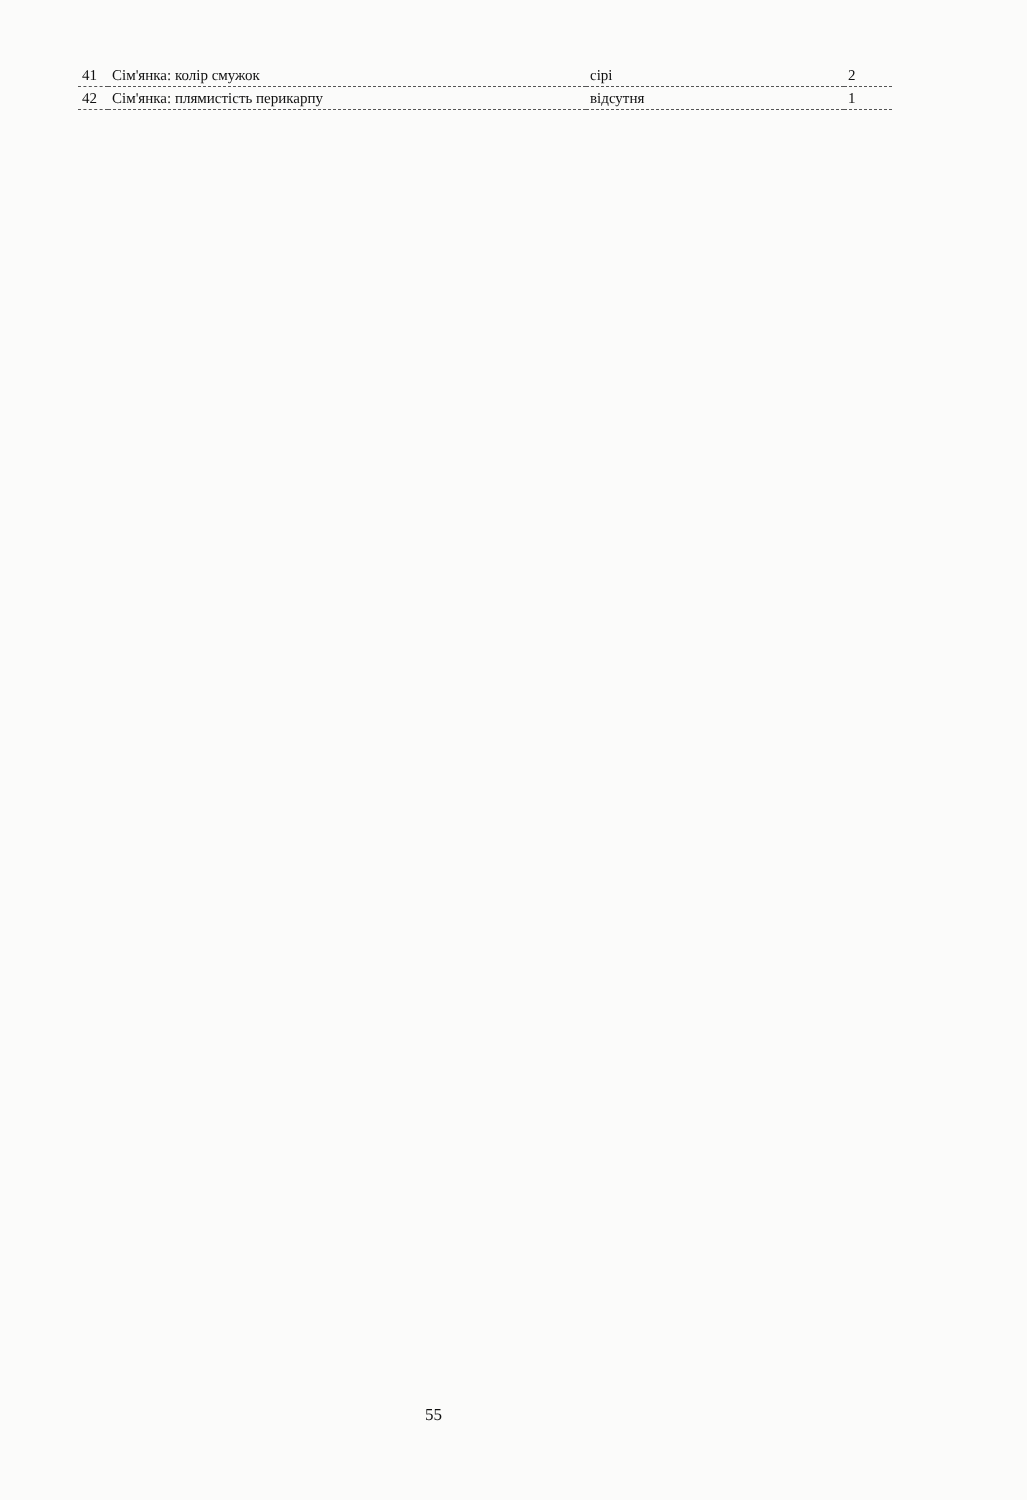| 41 | Сім'янка: колір смужок | сірі | 2 |
| 42 | Сім'янка: плямистість перикарпу | відсутня | 1 |
55